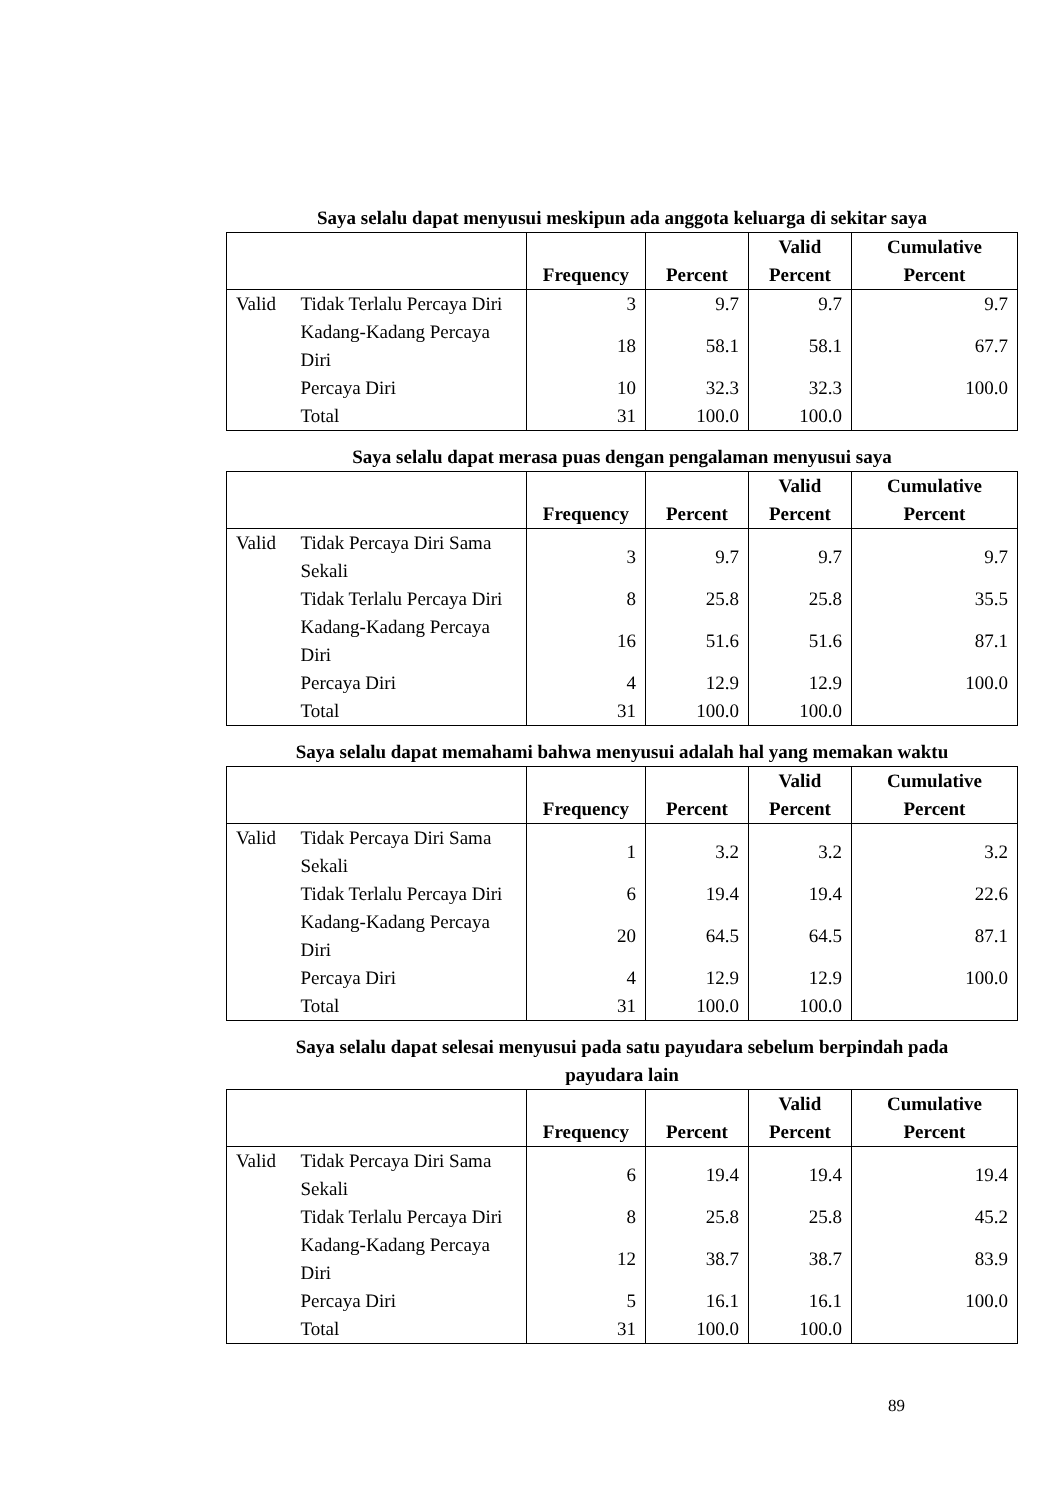Saya selalu dapat menyusui meskipun ada anggota keluarga di sekitar saya
| | | Frequency | Percent | Valid Percent | Cumulative Percent |
| --- | --- | --- | --- | --- | --- |
| Valid | Tidak Terlalu Percaya Diri | 3 | 9.7 | 9.7 | 9.7 |
| | Kadang-Kadang Percaya Diri | 18 | 58.1 | 58.1 | 67.7 |
| | Percaya Diri | 10 | 32.3 | 32.3 | 100.0 |
| | Total | 31 | 100.0 | 100.0 | |
Saya selalu dapat merasa puas dengan pengalaman menyusui saya
| | | Frequency | Percent | Valid Percent | Cumulative Percent |
| --- | --- | --- | --- | --- | --- |
| Valid | Tidak Percaya Diri Sama Sekali | 3 | 9.7 | 9.7 | 9.7 |
| | Tidak Terlalu Percaya Diri | 8 | 25.8 | 25.8 | 35.5 |
| | Kadang-Kadang Percaya Diri | 16 | 51.6 | 51.6 | 87.1 |
| | Percaya Diri | 4 | 12.9 | 12.9 | 100.0 |
| | Total | 31 | 100.0 | 100.0 | |
Saya selalu dapat memahami bahwa menyusui adalah hal yang memakan waktu
| | | Frequency | Percent | Valid Percent | Cumulative Percent |
| --- | --- | --- | --- | --- | --- |
| Valid | Tidak Percaya Diri Sama Sekali | 1 | 3.2 | 3.2 | 3.2 |
| | Tidak Terlalu Percaya Diri | 6 | 19.4 | 19.4 | 22.6 |
| | Kadang-Kadang Percaya Diri | 20 | 64.5 | 64.5 | 87.1 |
| | Percaya Diri | 4 | 12.9 | 12.9 | 100.0 |
| | Total | 31 | 100.0 | 100.0 | |
Saya selalu dapat selesai menyusui pada satu payudara sebelum berpindah pada
payudara lain
| | | Frequency | Percent | Valid Percent | Cumulative Percent |
| --- | --- | --- | --- | --- | --- |
| Valid | Tidak Percaya Diri Sama Sekali | 6 | 19.4 | 19.4 | 19.4 |
| | Tidak Terlalu Percaya Diri | 8 | 25.8 | 25.8 | 45.2 |
| | Kadang-Kadang Percaya Diri | 12 | 38.7 | 38.7 | 83.9 |
| | Percaya Diri | 5 | 16.1 | 16.1 | 100.0 |
| | Total | 31 | 100.0 | 100.0 | |
89